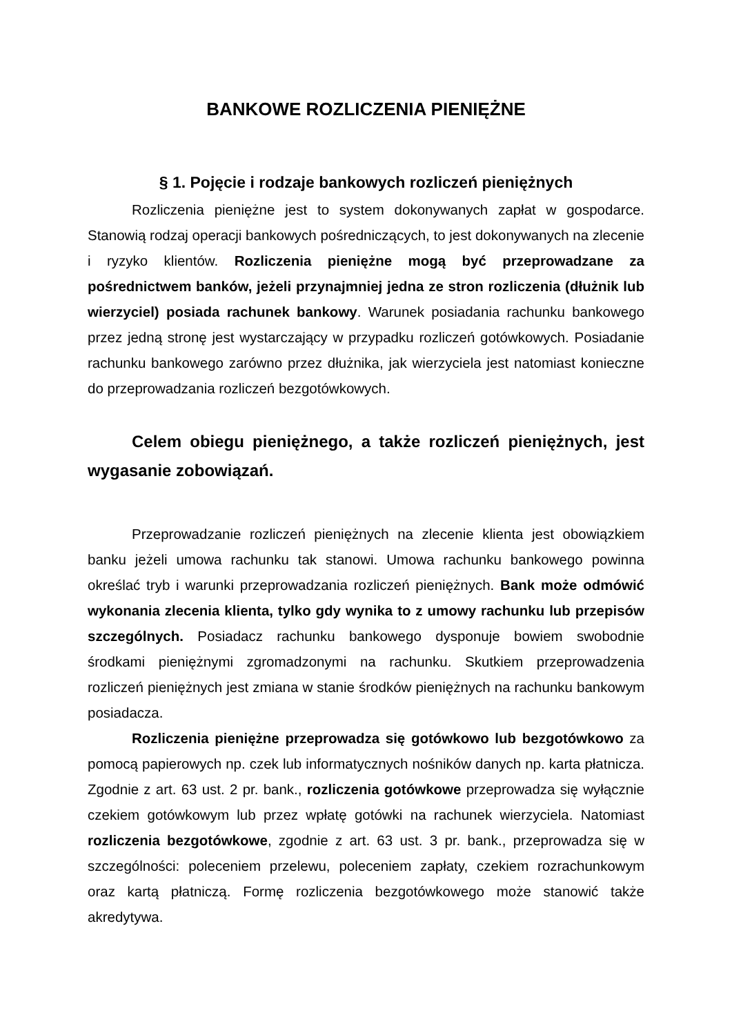BANKOWE ROZLICZENIA PIENIĘŻNE
§ 1. Pojęcie i rodzaje bankowych rozliczeń pieniężnych
Rozliczenia pieniężne jest to system dokonywanych zapłat w gospodarce. Stanowią rodzaj operacji bankowych pośredniczących, to jest dokonywanych na zlecenie i ryzyko klientów. Rozliczenia pieniężne mogą być przeprowadzane za pośrednictwem banków, jeżeli przynajmniej jedna ze stron rozliczenia (dłużnik lub wierzyciel) posiada rachunek bankowy. Warunek posiadania rachunku bankowego przez jedną stronę jest wystarczający w przypadku rozliczeń gotówkowych. Posiadanie rachunku bankowego zarówno przez dłużnika, jak wierzyciela jest natomiast konieczne do przeprowadzania rozliczeń bezgotówkowych.
Celem obiegu pieniężnego, a także rozliczeń pieniężnych, jest wygasanie zobowiązań.
Przeprowadzanie rozliczeń pieniężnych na zlecenie klienta jest obowiązkiem banku jeżeli umowa rachunku tak stanowi. Umowa rachunku bankowego powinna określać tryb i warunki przeprowadzania rozliczeń pieniężnych. Bank może odmówić wykonania zlecenia klienta, tylko gdy wynika to z umowy rachunku lub przepisów szczególnych. Posiadacz rachunku bankowego dysponuje bowiem swobodnie środkami pieniężnymi zgromadzonymi na rachunku. Skutkiem przeprowadzenia rozliczeń pieniężnych jest zmiana w stanie środków pieniężnych na rachunku bankowym posiadacza.
Rozliczenia pieniężne przeprowadza się gotówkowo lub bezgotówkowo za pomocą papierowych np. czek lub informatycznych nośników danych np. karta płatnicza. Zgodnie z art. 63 ust. 2 pr. bank., rozliczenia gotówkowe przeprowadza się wyłącznie czekiem gotówkowym lub przez wpłatę gotówki na rachunek wierzyciela. Natomiast rozliczenia bezgotówkowe, zgodnie z art. 63 ust. 3 pr. bank., przeprowadza się w szczególności: poleceniem przelewu, poleceniem zapłaty, czekiem rozrachunkowym oraz kartą płatniczą. Formę rozliczenia bezgotówkowego może stanowić także akredytywa.